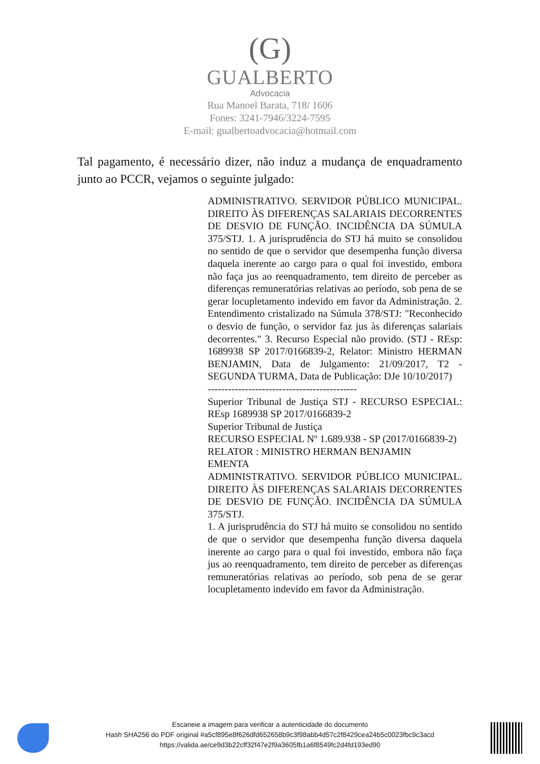(G)
GUALBERTO
Advocacia
Rua Manoel Barata, 718/ 1606
Fones: 3241-7946/3224-7595
E-mail: gualbertoadvocacia@hotmail.com
Tal pagamento, é necessário dizer, não induz a mudança de enquadramento junto ao PCCR, vejamos o seguinte julgado:
ADMINISTRATIVO. SERVIDOR PÚBLICO MUNICIPAL. DIREITO ÀS DIFERENÇAS SALARIAIS DECORRENTES DE DESVIO DE FUNÇÃO. INCIDÊNCIA DA SÚMULA 375/STJ. 1. A jurisprudência do STJ há muito se consolidou no sentido de que o servidor que desempenha função diversa daquela inerente ao cargo para o qual foi investido, embora não faça jus ao reenquadramento, tem direito de perceber as diferenças remuneratórias relativas ao período, sob pena de se gerar locupletamento indevido em favor da Administração. 2. Entendimento cristalizado na Súmula 378/STJ: "Reconhecido o desvio de função, o servidor faz jus às diferenças salariais decorrentes." 3. Recurso Especial não provido. (STJ - REsp: 1689938 SP 2017/0166839-2, Relator: Ministro HERMAN BENJAMIN, Data de Julgamento: 21/09/2017, T2 - SEGUNDA TURMA, Data de Publicação: DJe 10/10/2017)
--------------------------------------------
Superior Tribunal de Justiça STJ - RECURSO ESPECIAL: REsp 1689938 SP 2017/0166839-2
Superior Tribunal de Justiça
RECURSO ESPECIAL Nº 1.689.938 - SP (2017/0166839-2)
RELATOR : MINISTRO HERMAN BENJAMIN
EMENTA
ADMINISTRATIVO. SERVIDOR PÚBLICO MUNICIPAL. DIREITO ÀS DIFERENÇAS SALARIAIS DECORRENTES DE DESVIO DE FUNÇÃO. INCIDÊNCIA DA SÚMULA 375/STJ.
1. A jurisprudência do STJ há muito se consolidou no sentido de que o servidor que desempenha função diversa daquela inerente ao cargo para o qual foi investido, embora não faça jus ao reenquadramento, tem direito de perceber as diferenças remuneratórias relativas ao período, sob pena de se gerar locupletamento indevido em favor da Administração.
Escaneie a imagem para verificar a autenticidade do documento
Hash SHA256 do PDF original #a5cf895e8f626dfd652658b9c3f98abb4d57c2f8429cea24b5c0023fbc9c3acd
https://valida.ae/ce9d3b22cff32f47e2f9a3605fb1a6f8549fc2d4fd193ed90